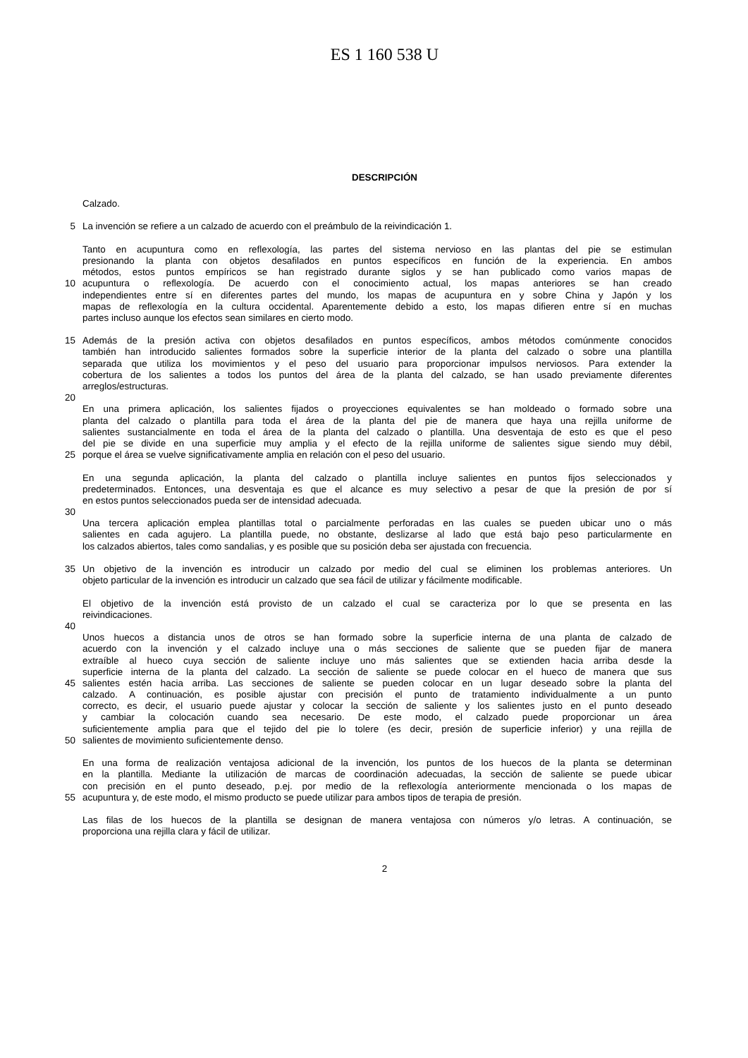ES 1 160 538 U
DESCRIPCIÓN
Calzado.
5 La invención se refiere a un calzado de acuerdo con el preámbulo de la reivindicación 1.
Tanto en acupuntura como en reflexología, las partes del sistema nervioso en las plantas del pie se estimulan
presionando la planta con objetos desafilados en puntos específicos en función de la experiencia. En ambos
métodos, estos puntos empíricos se han registrado durante siglos y se han publicado como varios mapas de
10 acupuntura o reflexología. De acuerdo con el conocimiento actual, los mapas anteriores se han creado
independientes entre sí en diferentes partes del mundo, los mapas de acupuntura en y sobre China y Japón y los
mapas de reflexología en la cultura occidental. Aparentemente debido a esto, los mapas difieren entre sí en muchas
partes incluso aunque los efectos sean similares en cierto modo.
15 Además de la presión activa con objetos desafilados en puntos específicos, ambos métodos comúnmente conocidos
también han introducido salientes formados sobre la superficie interior de la planta del calzado o sobre una plantilla
separada que utiliza los movimientos y el peso del usuario para proporcionar impulsos nerviosos. Para extender la
cobertura de los salientes a todos los puntos del área de la planta del calzado, se han usado previamente diferentes
arreglos/estructuras.
20
En una primera aplicación, los salientes fijados o proyecciones equivalentes se han moldeado o formado sobre una
planta del calzado o plantilla para toda el área de la planta del pie de manera que haya una rejilla uniforme de
salientes sustancialmente en toda el área de la planta del calzado o plantilla. Una desventaja de esto es que el peso
del pie se divide en una superficie muy amplia y el efecto de la rejilla uniforme de salientes sigue siendo muy débil,
25 porque el área se vuelve significativamente amplia en relación con el peso del usuario.
En una segunda aplicación, la planta del calzado o plantilla incluye salientes en puntos fijos seleccionados y
predeterminados. Entonces, una desventaja es que el alcance es muy selectivo a pesar de que la presión de por sí
en estos puntos seleccionados pueda ser de intensidad adecuada.
30
Una tercera aplicación emplea plantillas total o parcialmente perforadas en las cuales se pueden ubicar uno o más
salientes en cada agujero. La plantilla puede, no obstante, deslizarse al lado que está bajo peso particularmente en
los calzados abiertos, tales como sandalias, y es posible que su posición deba ser ajustada con frecuencia.
35 Un objetivo de la invención es introducir un calzado por medio del cual se eliminen los problemas anteriores. Un
objeto particular de la invención es introducir un calzado que sea fácil de utilizar y fácilmente modificable.
El objetivo de la invención está provisto de un calzado el cual se caracteriza por lo que se presenta en las
reivindicaciones.
40
Unos huecos a distancia unos de otros se han formado sobre la superficie interna de una planta de calzado de
acuerdo con la invención y el calzado incluye una o más secciones de saliente que se pueden fijar de manera
extraíble al hueco cuya sección de saliente incluye uno más salientes que se extienden hacia arriba desde la
superficie interna de la planta del calzado. La sección de saliente se puede colocar en el hueco de manera que sus
45 salientes estén hacia arriba. Las secciones de saliente se pueden colocar en un lugar deseado sobre la planta del
calzado. A continuación, es posible ajustar con precisión el punto de tratamiento individualmente a un punto
correcto, es decir, el usuario puede ajustar y colocar la sección de saliente y los salientes justo en el punto deseado
y cambiar la colocación cuando sea necesario. De este modo, el calzado puede proporcionar un área
suficientemente amplia para que el tejido del pie lo tolere (es decir, presión de superficie inferior) y una rejilla de
50 salientes de movimiento suficientemente denso.
En una forma de realización ventajosa adicional de la invención, los puntos de los huecos de la planta se determinan
en la plantilla. Mediante la utilización de marcas de coordinación adecuadas, la sección de saliente se puede ubicar
con precisión en el punto deseado, p.ej. por medio de la reflexología anteriormente mencionada o los mapas de
55 acupuntura y, de este modo, el mismo producto se puede utilizar para ambos tipos de terapia de presión.
Las filas de los huecos de la plantilla se designan de manera ventajosa con números y/o letras. A continuación, se
proporciona una rejilla clara y fácil de utilizar.
2